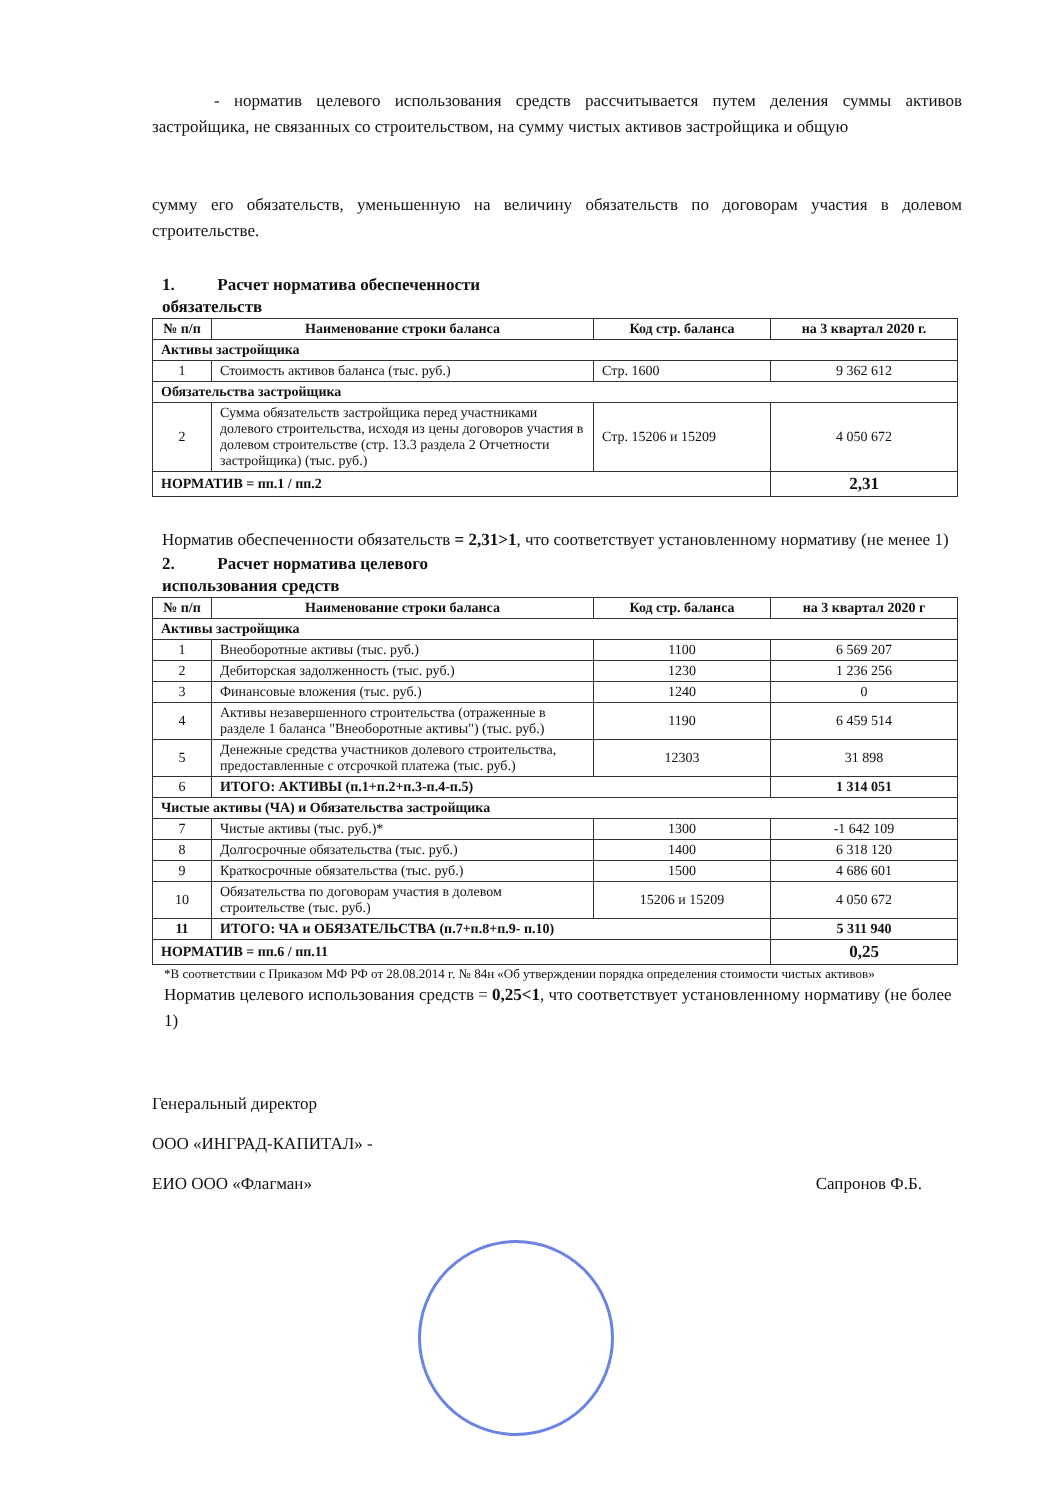- норматив целевого использования средств рассчитывается путем деления суммы активов застройщика, не связанных со строительством, на сумму чистых активов застройщика и общую
сумму его обязательств, уменьшенную на величину обязательств по договорам участия в долевом строительстве.
1. Расчет норматива обеспеченности
обязательств
| № п/п | Наименование строки баланса | Код стр. баланса | на 3 квартал 2020 г. |
| --- | --- | --- | --- |
| Активы застройщика | | | |
| 1 | Стоимость активов баланса (тыс. руб.) | Стр. 1600 | 9 362 612 |
| Обязательства застройщика | | | |
| 2 | Сумма обязательств застройщика перед участниками долевого строительства, исходя из цены договоров участия в долевом строительстве (стр. 13.3 раздела 2 Отчетности застройщика) (тыс. руб.) | Стр. 15206 и 15209 | 4 050 672 |
| НОРМАТИВ = пп.1 / пп.2 | | | 2,31 |
Норматив обеспеченности обязательств = 2,31>1, что соответствует установленному нормативу (не менее 1)
2. Расчет норматива целевого
использования средств
| № п/п | Наименование строки баланса | Код стр. баланса | на 3 квартал 2020 г |
| --- | --- | --- | --- |
| Активы застройщика | | | |
| 1 | Внеоборотные активы (тыс. руб.) | 1100 | 6 569 207 |
| 2 | Дебиторская задолженность (тыс. руб.) | 1230 | 1 236 256 |
| 3 | Финансовые вложения (тыс. руб.) | 1240 | 0 |
| 4 | Активы незавершенного строительства (отраженные в разделе 1 баланса "Внеоборотные активы") (тыс. руб.) | 1190 | 6 459 514 |
| 5 | Денежные средства участников долевого строительства, предоставленные с отсрочкой платежа (тыс. руб.) | 12303 | 31 898 |
| 6 | ИТОГО: АКТИВЫ (п.1+п.2+п.3-п.4-п.5) | | 1 314 051 |
| Чистые активы (ЧА) и Обязательства застройщика | | | |
| 7 | Чистые активы (тыс. руб.)* | 1300 | -1 642 109 |
| 8 | Долгосрочные обязательства (тыс. руб.) | 1400 | 6 318 120 |
| 9 | Краткосрочные обязательства (тыс. руб.) | 1500 | 4 686 601 |
| 10 | Обязательства по договорам участия в долевом строительстве (тыс. руб.) | 15206 и 15209 | 4 050 672 |
| 11 | ИТОГО: ЧА и ОБЯЗАТЕЛЬСТВА (п.7+п.8+п.9- п.10) | | 5 311 940 |
| НОРМАТИВ = пп.6 / пп.11 | | | 0,25 |
*В соответствии с Приказом МФ РФ от 28.08.2014 г. № 84н «Об утверждении порядка определения стоимости чистых активов»
Норматив целевого использования средств = 0,25<1, что соответствует установленному нормативу (не более 1)
Генеральный директор
ООО «ИНГРАД-КАПИТАЛ» -
ЕИО ООО «Флагман»
Сапронов Ф.Б.